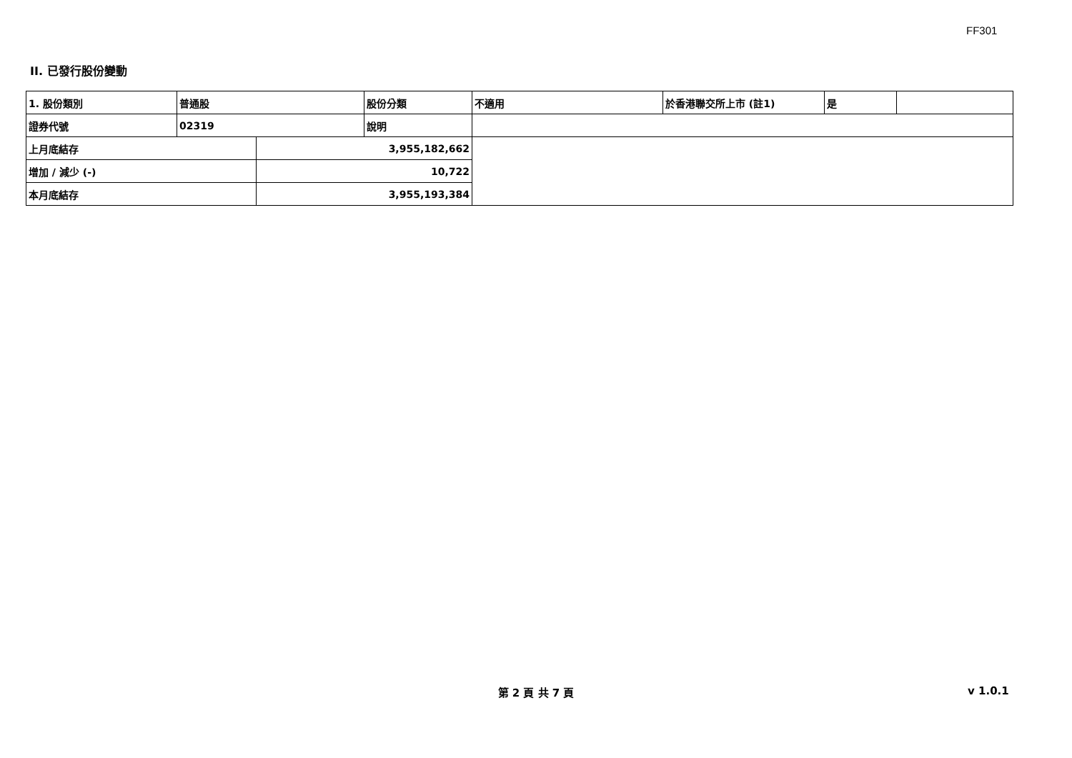FF301
II. 已發行股份變動
| 1. 股份類別 | 普通股 | | 股份分類 | 不適用 | 於香港聯交所上市 (註1) | 是 | |
| 證券代號 | 02319 | | 說明 | | | | |
| 上月底結存 | | 3,955,182,662 | | | | | |
| 增加 / 減少 (-) | | 10,722 | | | | | |
| 本月底結存 | | 3,955,193,384 | | | | | |
第 2 頁 共 7 頁 v 1.0.1